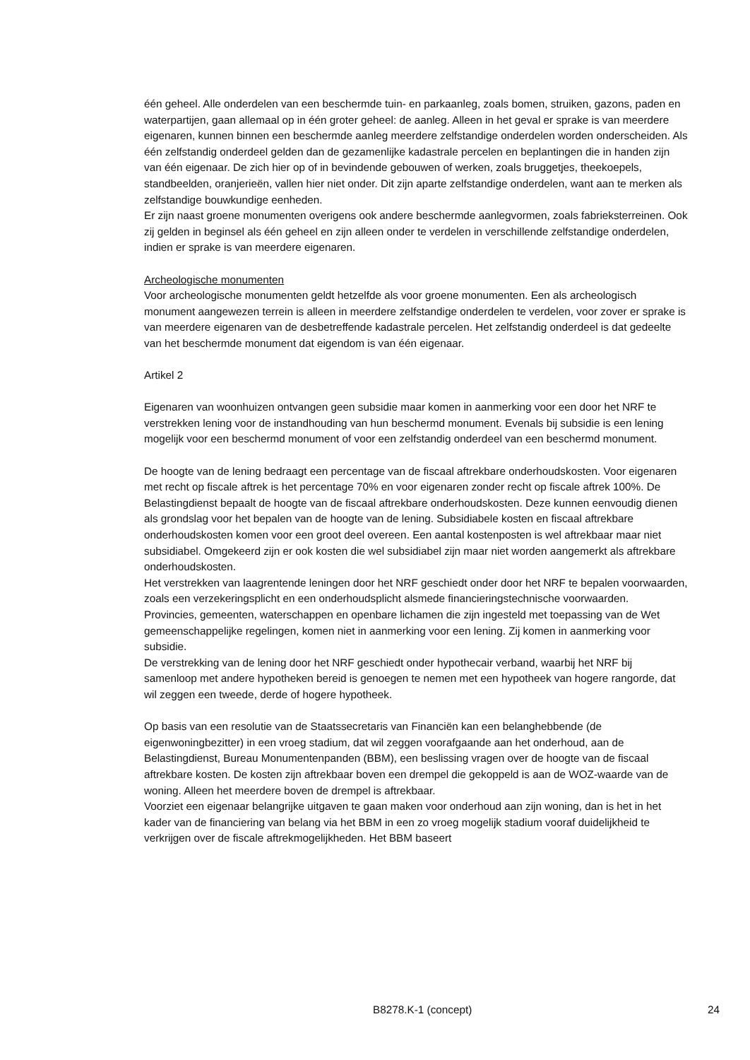één geheel. Alle onderdelen van een beschermde tuin- en parkaanleg, zoals bomen, struiken, gazons, paden en waterpartijen, gaan allemaal op in één groter geheel: de aanleg. Alleen in het geval er sprake is van meerdere eigenaren, kunnen binnen een beschermde aanleg meerdere zelfstandige onderdelen worden onderscheiden. Als één zelfstandig onderdeel gelden dan de gezamenlijke kadastrale percelen en beplantingen die in handen zijn van één eigenaar. De zich hier op of in bevindende gebouwen of werken, zoals bruggetjes, theekoepels, standbeelden, oranjerieën, vallen hier niet onder. Dit zijn aparte zelfstandige onderdelen, want aan te merken als zelfstandige bouwkundige eenheden.
Er zijn naast groene monumenten overigens ook andere beschermde aanlegvormen, zoals fabrieksterreinen. Ook zij gelden in beginsel als één geheel en zijn alleen onder te verdelen in verschillende zelfstandige onderdelen, indien er sprake is van meerdere eigenaren.
Archeologische monumenten
Voor archeologische monumenten geldt hetzelfde als voor groene monumenten. Een als archeologisch monument aangewezen terrein is alleen in meerdere zelfstandige onderdelen te verdelen, voor zover er sprake is van meerdere eigenaren van de desbetreffende kadastrale percelen. Het zelfstandig onderdeel is dat gedeelte van het beschermde monument dat eigendom is van één eigenaar.
Artikel 2
Eigenaren van woonhuizen ontvangen geen subsidie maar komen in aanmerking voor een door het NRF te verstrekken lening voor de instandhouding van hun beschermd monument. Evenals bij subsidie is een lening mogelijk voor een beschermd monument of voor een zelfstandig onderdeel van een beschermd monument.
De hoogte van de lening bedraagt een percentage van de fiscaal aftrekbare onderhoudskosten. Voor eigenaren met recht op fiscale aftrek is het percentage 70% en voor eigenaren zonder recht op fiscale aftrek 100%. De Belastingdienst bepaalt de hoogte van de fiscaal aftrekbare onderhoudskosten. Deze kunnen eenvoudig dienen als grondslag voor het bepalen van de hoogte van de lening. Subsidiabele kosten en fiscaal aftrekbare onderhoudskosten komen voor een groot deel overeen. Een aantal kostenposten is wel aftrekbaar maar niet subsidiabel. Omgekeerd zijn er ook kosten die wel subsidiabel zijn maar niet worden aangemerkt als aftrekbare onderhoudskosten.
Het verstrekken van laagrentende leningen door het NRF geschiedt onder door het NRF te bepalen voorwaarden, zoals een verzekeringsplicht en een onderhoudsplicht alsmede financieringstechnische voorwaarden.
Provincies, gemeenten, waterschappen en openbare lichamen die zijn ingesteld met toepassing van de Wet gemeenschappelijke regelingen, komen niet in aanmerking voor een lening. Zij komen in aanmerking voor subsidie.
De verstrekking van de lening door het NRF geschiedt onder hypothecair verband, waarbij het NRF bij samenloop met andere hypotheken bereid is genoegen te nemen met een hypotheek van hogere rangorde, dat wil zeggen een tweede, derde of hogere hypotheek.
Op basis van een resolutie van de Staatssecretaris van Financiën kan een belanghebbende (de eigenwoningbezitter) in een vroeg stadium, dat wil zeggen voorafgaande aan het onderhoud, aan de Belastingdienst, Bureau Monumentenpanden (BBM), een beslissing vragen over de hoogte van de fiscaal aftrekbare kosten. De kosten zijn aftrekbaar boven een drempel die gekoppeld is aan de WOZ-waarde van de woning. Alleen het meerdere boven de drempel is aftrekbaar.
Voorziet een eigenaar belangrijke uitgaven te gaan maken voor onderhoud aan zijn woning, dan is het in het kader van de financiering van belang via het BBM in een zo vroeg mogelijk stadium vooraf duidelijkheid te verkrijgen over de fiscale aftrekmogelijkheden. Het BBM baseert
B8278.K-1 (concept) 24